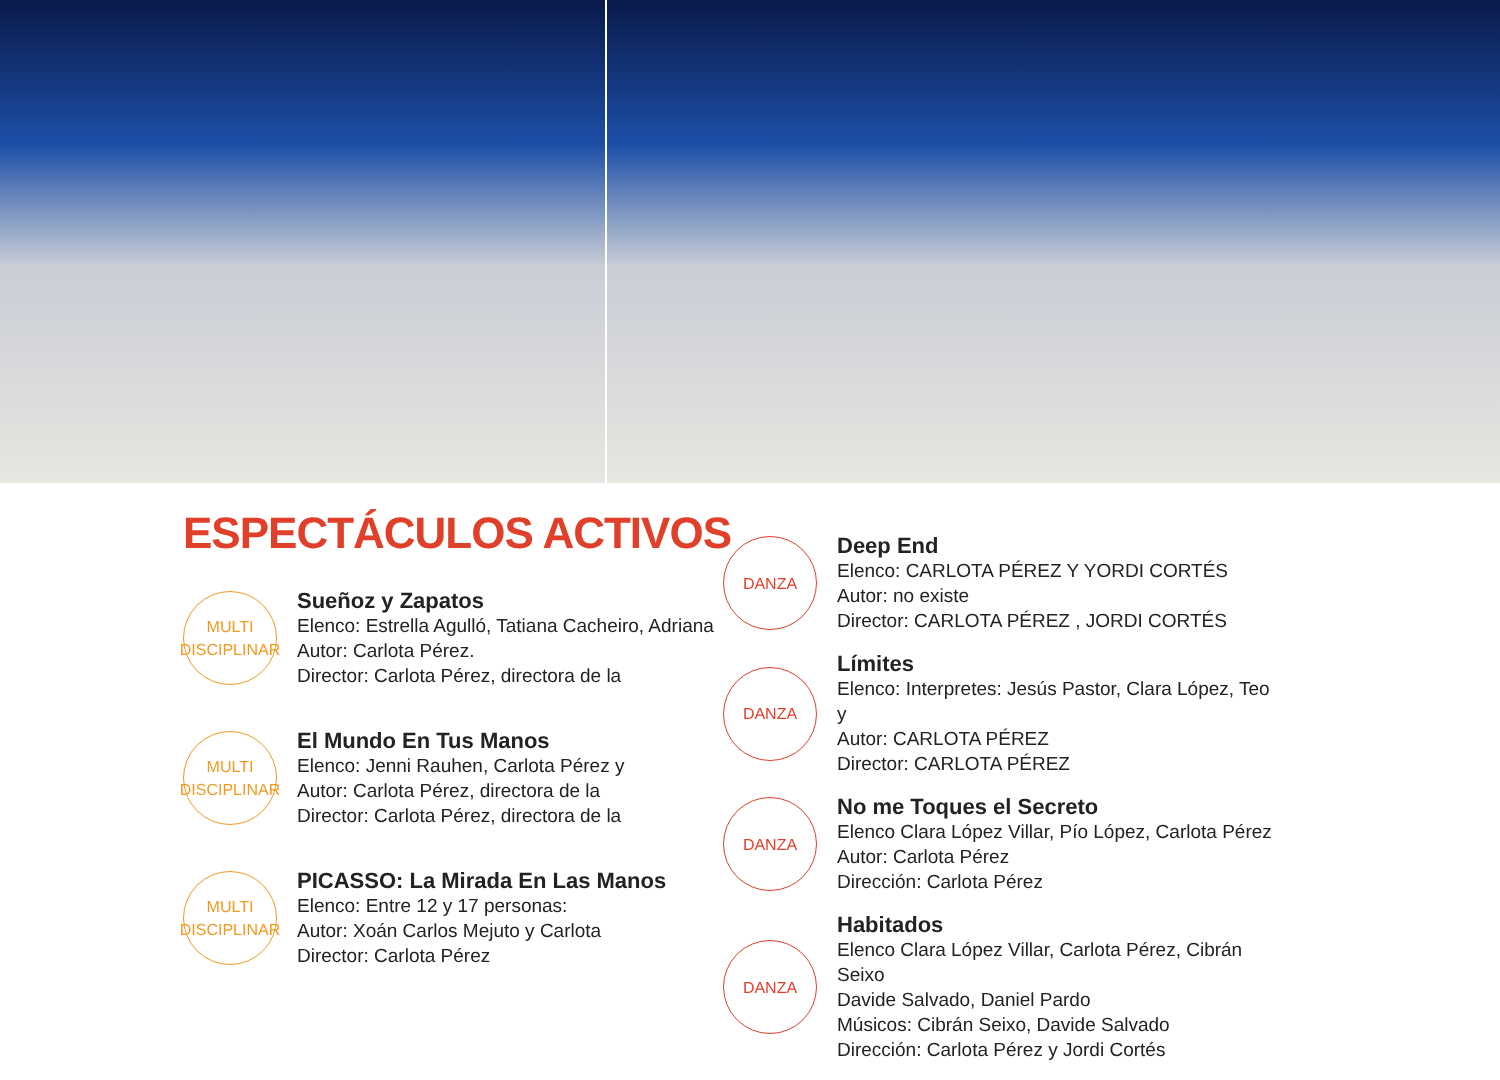ESPECTÁCULOS ACTIVOS
MULTI
DISCIPLINAR
Sueñoz y Zapatos
Elenco: Estrella Agulló, Tatiana Cacheiro, Adriana
Autor: Carlota Pérez.
Director: Carlota Pérez, directora de la
MULTI
DISCIPLINAR
El Mundo En Tus Manos
Elenco: Jenni Rauhen, Carlota Pérez y
Autor: Carlota Pérez, directora de la
Director: Carlota Pérez, directora de la
MULTI
DISCIPLINAR
PICASSO: La Mirada En Las Manos
Elenco: Entre 12 y 17 personas:
Autor: Xoán Carlos Mejuto y Carlota
Director: Carlota Pérez
DANZA
Deep End
Elenco: CARLOTA PÉREZ Y YORDI CORTÉS
Autor: no existe
Director: CARLOTA PÉREZ , JORDI CORTÉS
DANZA
Límites
Elenco: Interpretes: Jesús Pastor, Clara López, Teo y
Autor: CARLOTA PÉREZ
Director: CARLOTA PÉREZ
DANZA
No me Toques el Secreto
Elenco Clara López Villar, Pío López, Carlota Pérez
Autor: Carlota Pérez
Dirección: Carlota Pérez
DANZA
Habitados
Elenco Clara López Villar, Carlota Pérez, Cibrán Seixo
Davide Salvado, Daniel Pardo
Músicos: Cibrán Seixo, Davide Salvado
Dirección: Carlota Pérez y Jordi Cortés